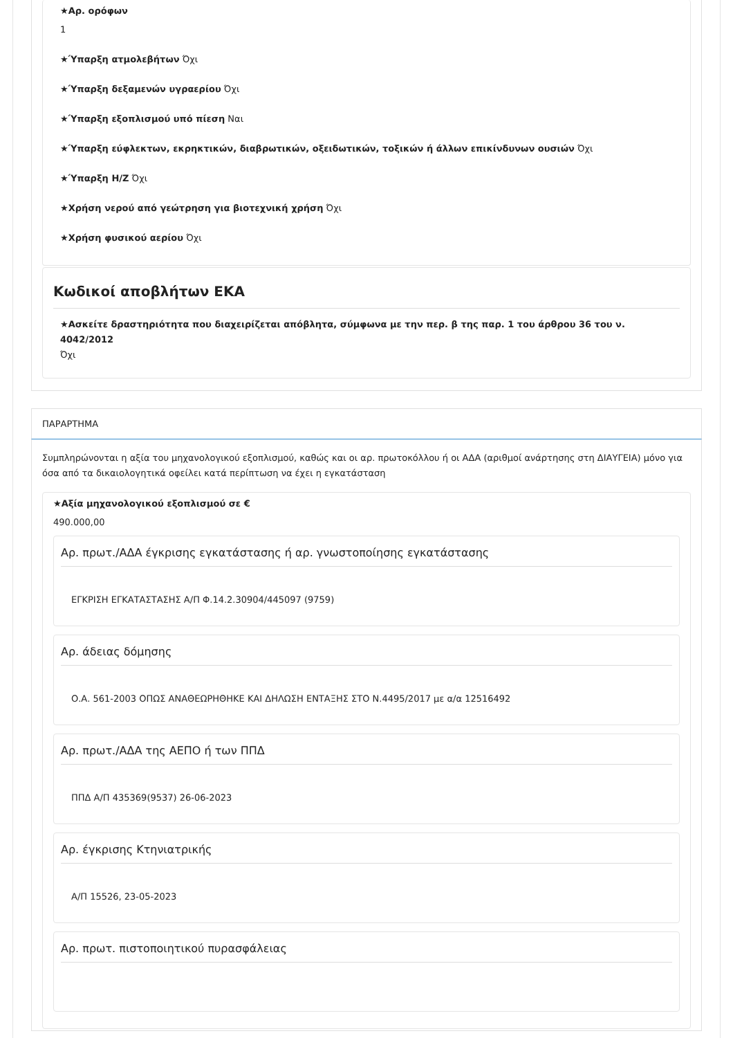★Αρ. ορόφων
1
★Ύπαρξη ατμολεβήτων Όχι
★Ύπαρξη δεξαμενών υγραερίου Όχι
★Ύπαρξη εξοπλισμού υπό πίεση Ναι
★Ύπαρξη εύφλεκτων, εκρηκτικών, διαβρωτικών, οξειδωτικών, τοξικών ή άλλων επικίνδυνων ουσιών Όχι
★Ύπαρξη Η/Ζ Όχι
★Χρήση νερού από γεώτρηση για βιοτεχνική χρήση Όχι
★Χρήση φυσικού αερίου Όχι
Κωδικοί αποβλήτων ΕΚΑ
★Ασκείτε δραστηριότητα που διαχειρίζεται απόβλητα, σύμφωνα με την περ. β της παρ. 1 του άρθρου 36 του ν. 4042/2012
Όχι
ΠΑΡΑΡΤΗΜΑ
Συμπληρώνονται η αξία του μηχανολογικού εξοπλισμού, καθώς και οι αρ. πρωτοκόλλου ή οι ΑΔΑ (αριθμοί ανάρτησης στη ΔΙΑΥΓΕΙΑ) μόνο για όσα από τα δικαιολογητικά οφείλει κατά περίπτωση να έχει η εγκατάσταση
★Αξία μηχανολογικού εξοπλισμού σε €
490.000,00
Αρ. πρωτ./ΑΔΑ έγκρισης εγκατάστασης ή αρ. γνωστοποίησης εγκατάστασης
ΕΓΚΡΙΣΗ ΕΓΚΑΤΑΣΤΑΣΗΣ Α/Π Φ.14.2.30904/445097 (9759)
Αρ. άδειας δόμησης
Ο.Α. 561-2003 ΟΠΩΣ ΑΝΑΘΕΩΡΗΘΗΚΕ ΚΑΙ ΔΗΛΩΣΗ ΕΝΤΑΞΗΣ ΣΤΟ Ν.4495/2017 με α/α 12516492
Αρ. πρωτ./ΑΔΑ της ΑΕΠΟ ή των ΠΠΔ
ΠΠΔ Α/Π 435369(9537) 26-06-2023
Αρ. έγκρισης Κτηνιατρικής
Α/Π 15526, 23-05-2023
Αρ. πρωτ. πιστοποιητικού πυρασφάλειας